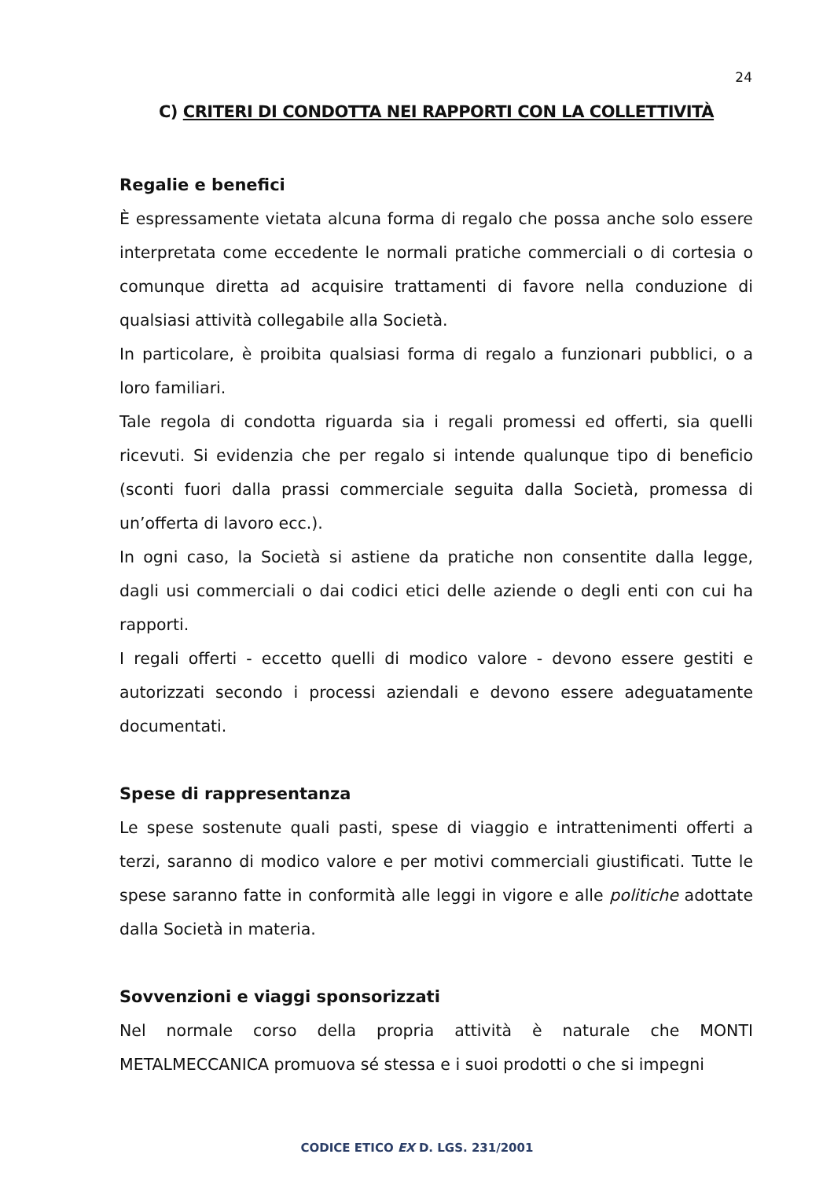24
C) CRITERI DI CONDOTTA NEI RAPPORTI CON LA COLLETTIVITÀ
Regalie e benefici
È espressamente vietata alcuna forma di regalo che possa anche solo essere interpretata come eccedente le normali pratiche commerciali o di cortesia o comunque diretta ad acquisire trattamenti di favore nella conduzione di qualsiasi attività collegabile alla Società.
In particolare, è proibita qualsiasi forma di regalo a funzionari pubblici, o a loro familiari.
Tale regola di condotta riguarda sia i regali promessi ed offerti, sia quelli ricevuti. Si evidenzia che per regalo si intende qualunque tipo di beneficio (sconti fuori dalla prassi commerciale seguita dalla Società, promessa di un’offerta di lavoro ecc.).
In ogni caso, la Società si astiene da pratiche non consentite dalla legge, dagli usi commerciali o dai codici etici delle aziende o degli enti con cui ha rapporti.
I regali offerti - eccetto quelli di modico valore - devono essere gestiti e autorizzati secondo i processi aziendali e devono essere adeguatamente documentati.
Spese di rappresentanza
Le spese sostenute quali pasti, spese di viaggio e intrattenimenti offerti a terzi, saranno di modico valore e per motivi commerciali giustificati. Tutte le spese saranno fatte in conformità alle leggi in vigore e alle politiche adottate dalla Società in materia.
Sovvenzioni e viaggi sponsorizzati
Nel normale corso della propria attività è naturale che MONTI METALMECCANICA promuova sé stessa e i suoi prodotti o che si impegni
CODICE ETICO EX D. LGS. 231/2001